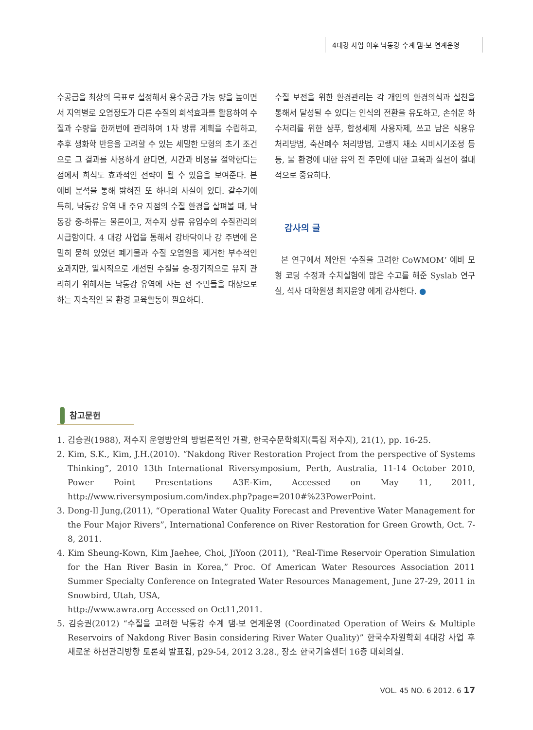4대강 사업 이후 낙동강 수계 댐-보 연계운영
수공급을 최상의 목표로 설정해서 용수공급 가능 량을 높이면서 지역별로 오염정도가 다른 수질의 희석효과를 활용하여 수질과 수량을 한꺼번에 관리하여 1차 방류 계획을 수립하고, 추후 생화학 반응을 고려할 수 있는 세밀한 모형의 초기 조건으로 그 결과를 사용하게 한다면, 시간과 비용을 절약한다는 점에서 희석도 효과적인 전략이 될 수 있음을 보여준다. 본 예비 분석을 통해 밝혀진 또 하나의 사실이 있다. 갈수기에 특히, 낙동강 유역 내 주요 지점의 수질 환경을 살펴볼 때, 낙동강 중-하류는 물론이고, 저수지 상류 유입수의 수질관리의 시급함이다. 4 대강 사업을 통해서 강바닥이나 강 주변에 은밀히 묻혀 있었던 폐기물과 수질 오염원을 제거한 부수적인 효과지만, 일시적으로 개선된 수질을 중-장기적으로 유지 관리하기 위해서는 낙동강 유역에 사는 전 주민들을 대상으로 하는 지속적인 물 환경 교육활동이 필요하다.
수질 보전을 위한 환경관리는 각 개인의 환경의식과 실천을 통해서 달성될 수 있다는 인식의 전환을 유도하고, 손쉬운 하수처리를 위한 샴푸, 합성세제 사용자제, 쓰고 남은 식용유 처리방법, 축산폐수 처리방법, 고랭지 채소 시비시기조정 등 등, 물 환경에 대한 유역 전 주민에 대한 교육과 실천이 절대적으로 중요하다.
감사의 글
본 연구에서 제안된 ‘수질을 고려한 CoWMOM’ 예비 모형 코딩 수정과 수치실험에 많은 수고를 해준 Syslab 연구실, 석사 대학원생 최지윤양 에게 감사한다. ●
참고문헌
1. 김승권(1988), 저수지 운영방안의 방법론적인 개괄, 한국수문학회지(특집 저수지), 21(1), pp. 16-25.
2. Kim, S.K., Kim, J.H.(2010). “Nakdong River Restoration Project from the perspective of Systems Thinking”, 2010 13th International Riversymposium, Perth, Australia, 11-14 October 2010, Power Point Presentations A3E-Kim, Accessed on May 11, 2011, http://www.riversymposium.com/index.php?page=2010#%23PowerPoint.
3. Dong-Il Jung,(2011), “Operational Water Quality Forecast and Preventive Water Management for the Four Major Rivers”, International Conference on River Restoration for Green Growth, Oct. 7-8, 2011.
4. Kim Sheung-Kown, Kim Jaehee, Choi, JiYoon (2011), “Real-Time Reservoir Operation Simulation for the Han River Basin in Korea,” Proc. Of American Water Resources Association 2011 Summer Specialty Conference on Integrated Water Resources Management, June 27-29, 2011 in Snowbird, Utah, USA,
http://www.awra.org Accessed on Oct11,2011.
5. 김승권(2012) “수질을 고려한 낙동강 수계 댐-보 연계운영 (Coordinated Operation of Weirs & Multiple Reservoirs of Nakdong River Basin considering River Water Quality)” 한국수자원학회 4대강 사업 후 새로운 하천관리방향 토론회 발표집, p29-54, 2012 3.28., 장소 한국기술센터 16층 대회의실.
VOL. 45 NO. 6 2012. 6 17